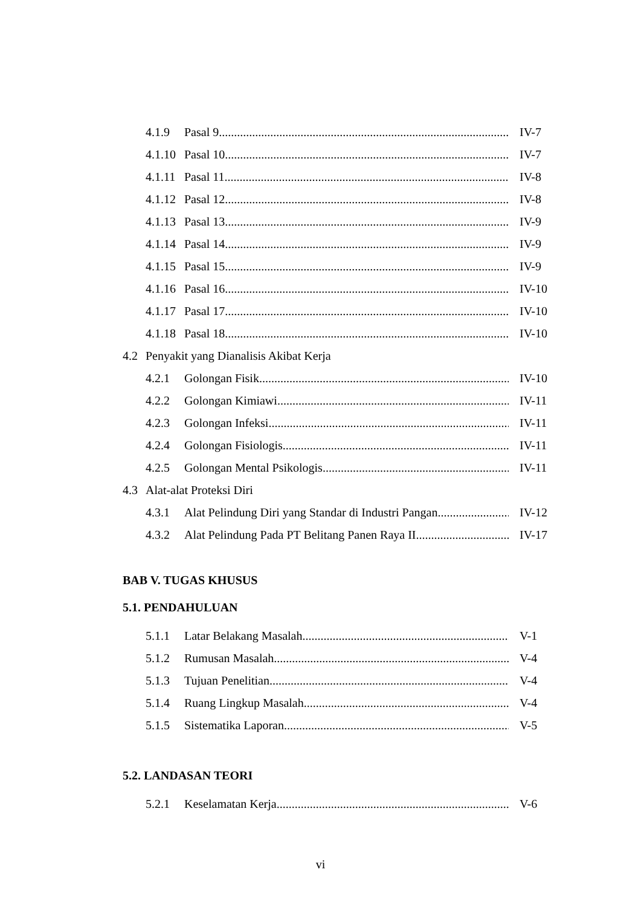4.1.9 Pasal 9 IV-7
4.1.10 Pasal 10 IV-7
4.1.11 Pasal 11 IV-8
4.1.12 Pasal 12 IV-8
4.1.13 Pasal 13 IV-9
4.1.14 Pasal 14 IV-9
4.1.15 Pasal 15 IV-9
4.1.16 Pasal 16 IV-10
4.1.17 Pasal 17 IV-10
4.1.18 Pasal 18 IV-10
4.2 Penyakit yang Dianalisis Akibat Kerja
4.2.1 Golongan Fisik IV-10
4.2.2 Golongan Kimiawi IV-11
4.2.3 Golongan Infeksi IV-11
4.2.4 Golongan Fisiologis IV-11
4.2.5 Golongan Mental Psikologis IV-11
4.3 Alat-alat Proteksi Diri
4.3.1 Alat Pelindung Diri yang Standar di Industri Pangan IV-12
4.3.2 Alat Pelindung Pada PT Belitang Panen Raya II IV-17
BAB V. TUGAS KHUSUS
5.1. PENDAHULUAN
5.1.1 Latar Belakang Masalah V-1
5.1.2 Rumusan Masalah V-4
5.1.3 Tujuan Penelitian V-4
5.1.4 Ruang Lingkup Masalah V-4
5.1.5 Sistematika Laporan V-5
5.2. LANDASAN TEORI
5.2.1 Keselamatan Kerja V-6
vi